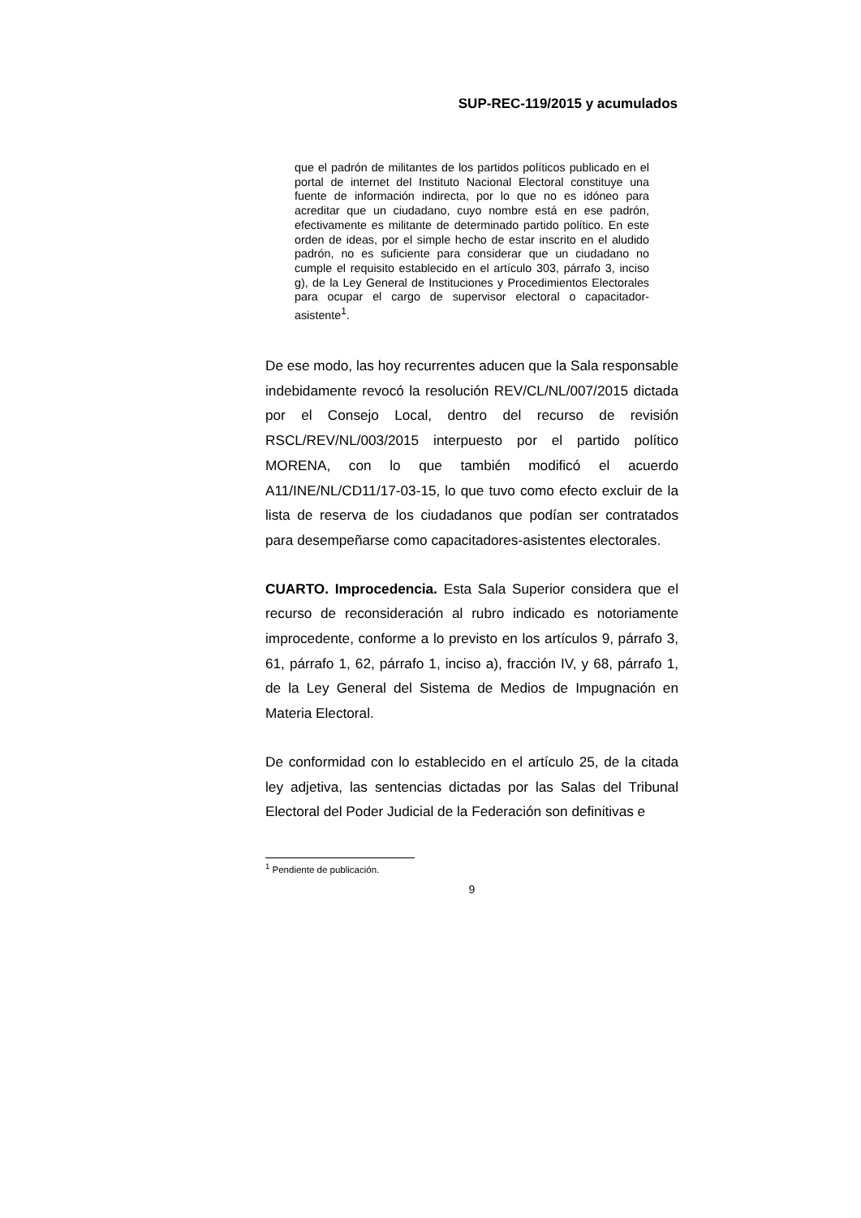SUP-REC-119/2015 y acumulados
que el padrón de militantes de los partidos políticos publicado en el portal de internet del Instituto Nacional Electoral constituye una fuente de información indirecta, por lo que no es idóneo para acreditar que un ciudadano, cuyo nombre está en ese padrón, efectivamente es militante de determinado partido político. En este orden de ideas, por el simple hecho de estar inscrito en el aludido padrón, no es suficiente para considerar que un ciudadano no cumple el requisito establecido en el artículo 303, párrafo 3, inciso g), de la Ley General de Instituciones y Procedimientos Electorales para ocupar el cargo de supervisor electoral o capacitador-asistente<sup>1</sup>.
De ese modo, las hoy recurrentes aducen que la Sala responsable indebidamente revocó la resolución REV/CL/NL/007/2015 dictada por el Consejo Local, dentro del recurso de revisión RSCL/REV/NL/003/2015 interpuesto por el partido político MORENA, con lo que también modificó el acuerdo A11/INE/NL/CD11/17-03-15, lo que tuvo como efecto excluir de la lista de reserva de los ciudadanos que podían ser contratados para desempeñarse como capacitadores-asistentes electorales.
CUARTO. Improcedencia. Esta Sala Superior considera que el recurso de reconsideración al rubro indicado es notoriamente improcedente, conforme a lo previsto en los artículos 9, párrafo 3, 61, párrafo 1, 62, párrafo 1, inciso a), fracción IV, y 68, párrafo 1, de la Ley General del Sistema de Medios de Impugnación en Materia Electoral.
De conformidad con lo establecido en el artículo 25, de la citada ley adjetiva, las sentencias dictadas por las Salas del Tribunal Electoral del Poder Judicial de la Federación son definitivas e
<sup>1</sup> Pendiente de publicación.
9